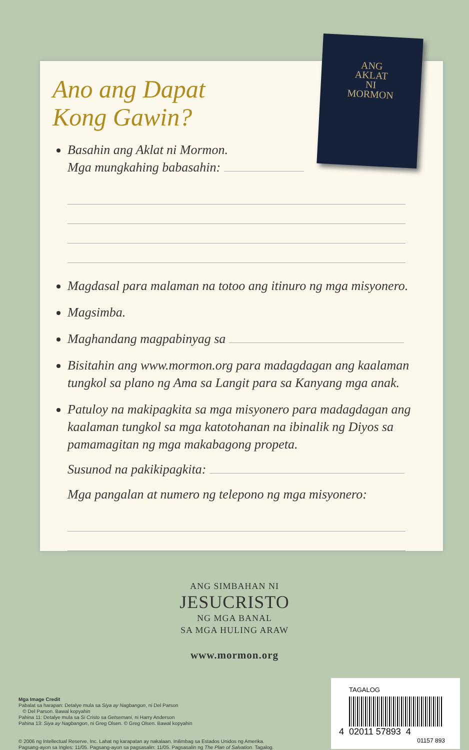ANG
AKLAT
NI
MORMON
Ano ang Dapat
Kong Gawin?
Basahin ang Aklat ni Mormon.
Mga mungkahing babasahin:
Magdasal para malaman na totoo ang itinuro ng mga misyonero.
Magsimba.
Maghandang magpabinyag sa
Bisitahin ang www.mormon.org para madagdagan ang kaalaman tungkol sa plano ng Ama sa Langit para sa Kanyang mga anak.
Patuloy na makipagkita sa mga misyonero para madagdagan ang kaalaman tungkol sa mga katotohanan na ibinalik ng Diyos sa pamamagitan ng mga makabagong propeta.
Susunod na pakikipagkita:
Mga pangalan at numero ng telepono ng mga misyonero:
ANG SIMBAHAN NI
JESUCRISTO
NG MGA BANAL
SA MGA HULING ARAW
www.mormon.org
Mga Image Credit
Pabalat sa harapan: Detalye mula sa Siya ay Nagbangon, ni Del Parson
© Del Parson. Bawal kopyahin
Pahina 11: Detalye mula sa Si Cristo sa Getsemani, ni Harry Anderson
Pahina 13: Siya ay Nagbangon, ni Greg Olsen. © Greg Olsen. Bawal kopyahin
© 2006 ng Intellectual Reserve, Inc. Lahat ng karapatan ay nakalaan. Inilimbag sa Estados Unidos ng Amerika.
Pagsang-ayon sa Ingles: 11/05. Pagsang-ayon sa pagsasalin: 11/05. Pagsasalin ng The Plan of Salvation. Tagalog.
TAGALOG
4 02011 57893 4
01157 893